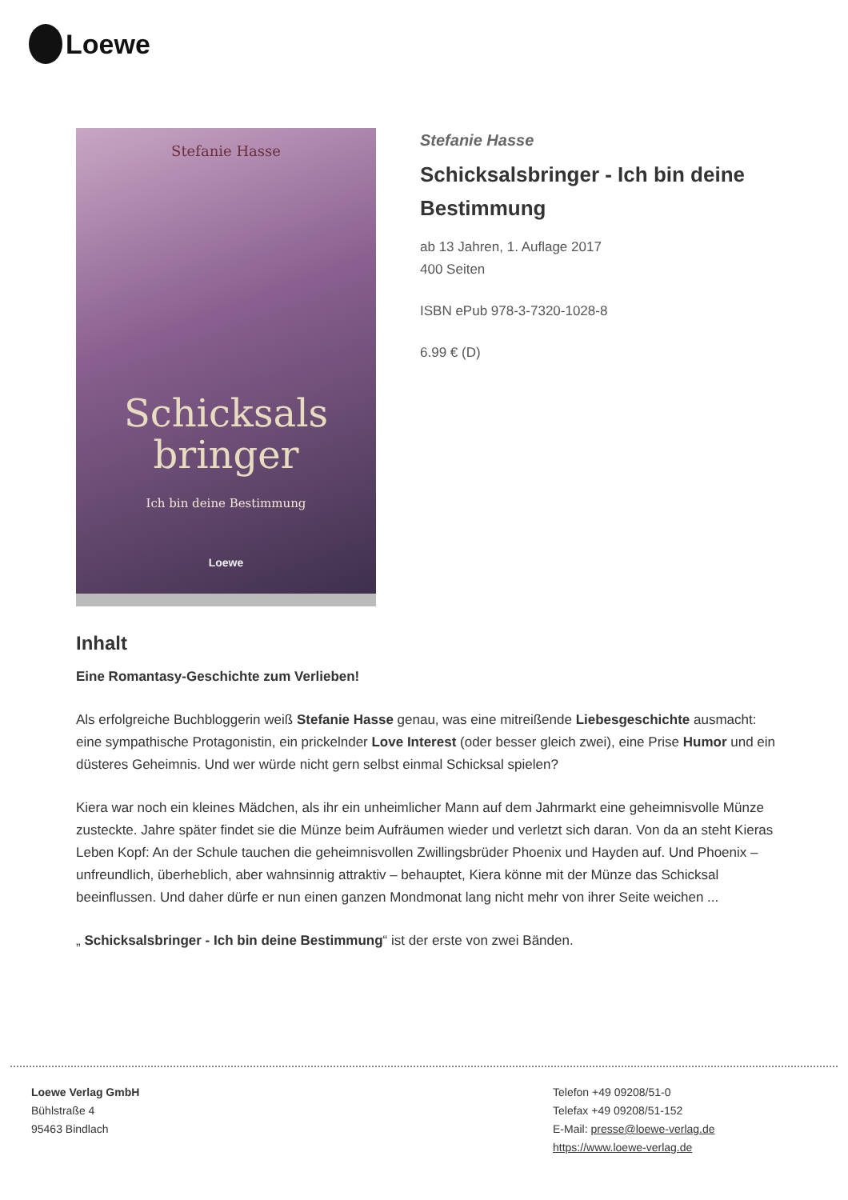Loewe
Stefanie Hasse
Schicksals
bringer
Ich bin deine Bestimmung
Loewe
Stefanie Hasse
Schicksalsbringer - Ich bin deine Bestimmung
ab 13 Jahren, 1. Auflage 2017
400 Seiten
ISBN ePub 978-3-7320-1028-8
6.99 € (D)
Inhalt
Eine Romantasy-Geschichte zum Verlieben!
Als erfolgreiche Buchbloggerin weiß Stefanie Hasse genau, was eine mitreißende Liebesgeschichte ausmacht: eine sympathische Protagonistin, ein prickelnder Love Interest (oder besser gleich zwei), eine Prise Humor und ein düsteres Geheimnis. Und wer würde nicht gern selbst einmal Schicksal spielen?
Kiera war noch ein kleines Mädchen, als ihr ein unheimlicher Mann auf dem Jahrmarkt eine geheimnisvolle Münze zusteckte. Jahre später findet sie die Münze beim Aufräumen wieder und verletzt sich daran. Von da an steht Kieras Leben Kopf: An der Schule tauchen die geheimnisvollen Zwillingsbrüder Phoenix und Hayden auf. Und Phoenix – unfreundlich, überheblich, aber wahnsinnig attraktiv – behauptet, Kiera könne mit der Münze das Schicksal beeinflussen. Und daher dürfe er nun einen ganzen Mondmonat lang nicht mehr von ihrer Seite weichen ...
„ Schicksalsbringer - Ich bin deine Bestimmung“ ist der erste von zwei Bänden.
Loewe Verlag GmbH
Bühlstraße 4
95463 Bindlach
Telefon +49 09208/51-0
Telefax +49 09208/51-152
E-Mail: presse@loewe-verlag.de
https://www.loewe-verlag.de